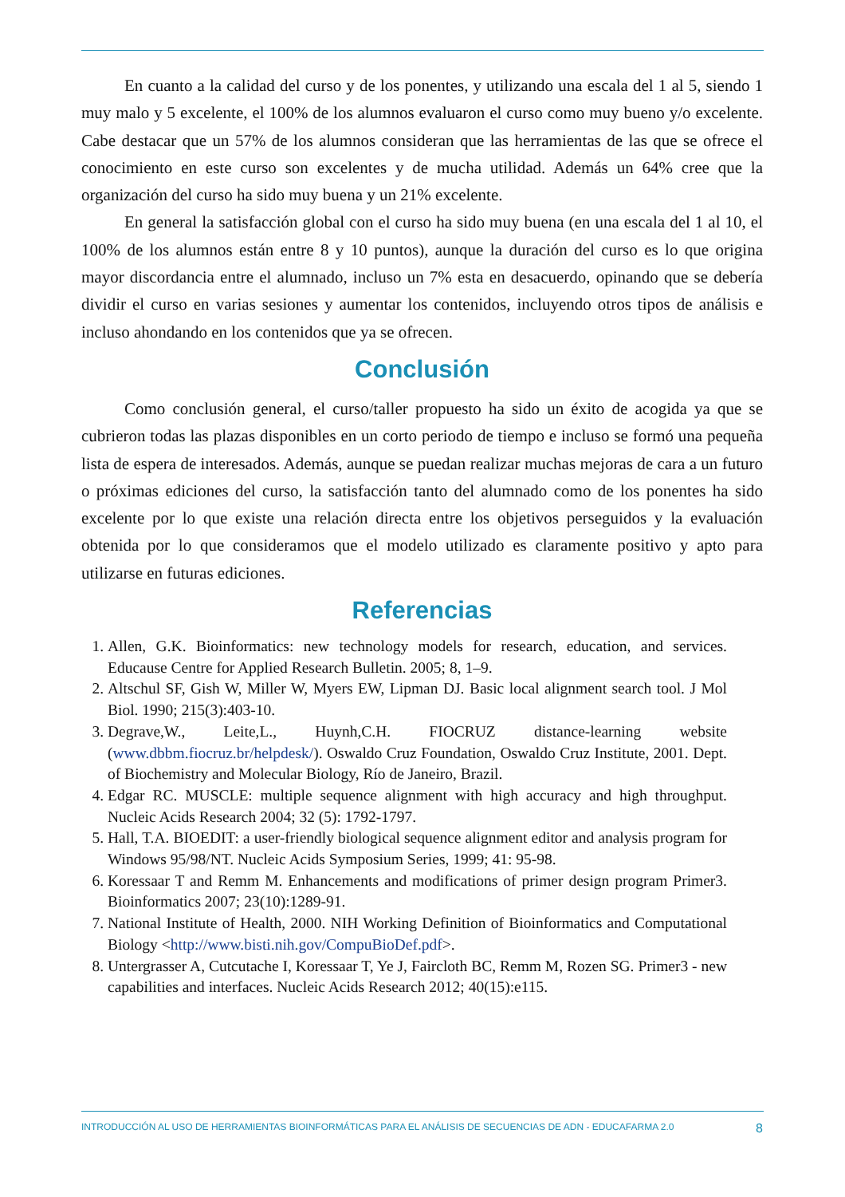En cuanto a la calidad del curso y de los ponentes, y utilizando una escala del 1 al 5, siendo 1 muy malo y 5 excelente, el 100% de los alumnos evaluaron el curso como muy bueno y/o excelente. Cabe destacar que un 57% de los alumnos consideran que las herramientas de las que se ofrece el conocimiento en este curso son excelentes y de mucha utilidad. Además un 64% cree que la organización del curso ha sido muy buena y un 21% excelente.
En general la satisfacción global con el curso ha sido muy buena (en una escala del 1 al 10, el 100% de los alumnos están entre 8 y 10 puntos), aunque la duración del curso es lo que origina mayor discordancia entre el alumnado, incluso un 7% esta en desacuerdo, opinando que se debería dividir el curso en varias sesiones y aumentar los contenidos, incluyendo otros tipos de análisis e incluso ahondando en los contenidos que ya se ofrecen.
Conclusión
Como conclusión general, el curso/taller propuesto ha sido un éxito de acogida ya que se cubrieron todas las plazas disponibles en un corto periodo de tiempo e incluso se formó una pequeña lista de espera de interesados. Además, aunque se puedan realizar muchas mejoras de cara a un futuro o próximas ediciones del curso, la satisfacción tanto del alumnado como de los ponentes ha sido excelente por lo que existe una relación directa entre los objetivos perseguidos y la evaluación obtenida por lo que consideramos que el modelo utilizado es claramente positivo y apto para utilizarse en futuras ediciones.
Referencias
1. Allen, G.K. Bioinformatics: new technology models for research, education, and services. Educause Centre for Applied Research Bulletin. 2005; 8, 1–9.
2. Altschul SF, Gish W, Miller W, Myers EW, Lipman DJ. Basic local alignment search tool. J Mol Biol. 1990; 215(3):403-10.
3. Degrave,W., Leite,L., Huynh,C.H. FIOCRUZ distance-learning website (www.dbbm.fiocruz.br/helpdesk/). Oswaldo Cruz Foundation, Oswaldo Cruz Institute, 2001. Dept. of Biochemistry and Molecular Biology, Río de Janeiro, Brazil.
4. Edgar RC. MUSCLE: multiple sequence alignment with high accuracy and high throughput. Nucleic Acids Research 2004; 32 (5): 1792-1797.
5. Hall, T.A. BIOEDIT: a user-friendly biological sequence alignment editor and analysis program for Windows 95/98/NT. Nucleic Acids Symposium Series, 1999; 41: 95-98.
6. Koressaar T and Remm M. Enhancements and modifications of primer design program Primer3. Bioinformatics 2007; 23(10):1289-91.
7. National Institute of Health, 2000. NIH Working Definition of Bioinformatics and Computational Biology <http://www.bisti.nih.gov/CompuBioDef.pdf>.
8. Untergrasser A, Cutcutache I, Koressaar T, Ye J, Faircloth BC, Remm M, Rozen SG. Primer3 - new capabilities and interfaces. Nucleic Acids Research 2012; 40(15):e115.
INTRODUCCIÓN AL USO DE HERRAMIENTAS BIOINFORMÁTICAS PARA EL ANÁLISIS DE SECUENCIAS DE ADN - EDUCAFARMA 2.0 8